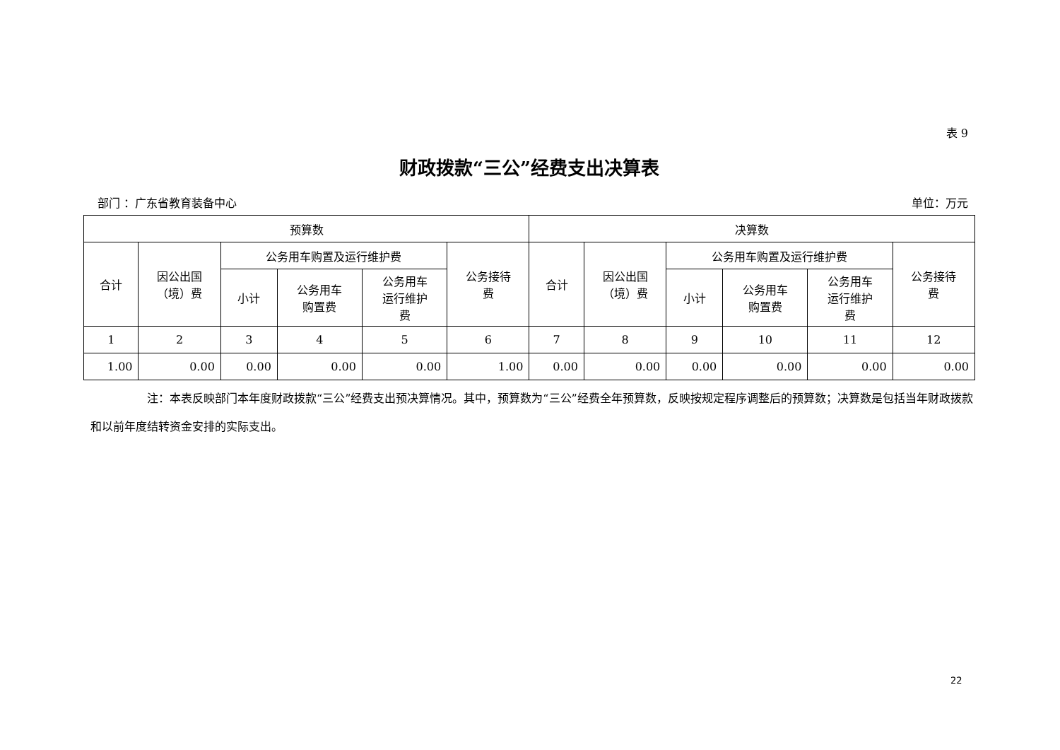表 9
财政拨款“三公”经费支出决算表
部门 ：广东省教育装备中心 单位：万元
| 预算数 | | | | | | 决算数 | | | | | |
| --- | --- | --- | --- | --- | --- | --- | --- | --- | --- | --- | --- |
| 合计 | 因公出国 （境）费 | 公务用车购置及运行维护费 | | | 公务接待 费 | 合计 | 因公出国 （境）费 | 公务用车购置及运行维护费 | | | 公务接待 费 |
| | | 小计 | 公务用车 购置费 | 公务用车 运行维护 费 | | | | 小计 | 公务用车 购置费 | 公务用车 运行维护 费 | |
| 1 | 2 | 3 | 4 | 5 | 6 | 7 | 8 | 9 | 10 | 11 | 12 |
| 1.00 | 0.00 | 0.00 | 0.00 | 0.00 | 1.00 | 0.00 | 0.00 | 0.00 | 0.00 | 0.00 | 0.00 |
     注：本表反映部门本年度财政拨款“三公”经费支出预决算情况。其中，预算数为“三公”经费全年预算数，反映按规定程序调整后的预算数；决算数是包括当年财政拨款和以前年度结转资金安排的实际支出。
22